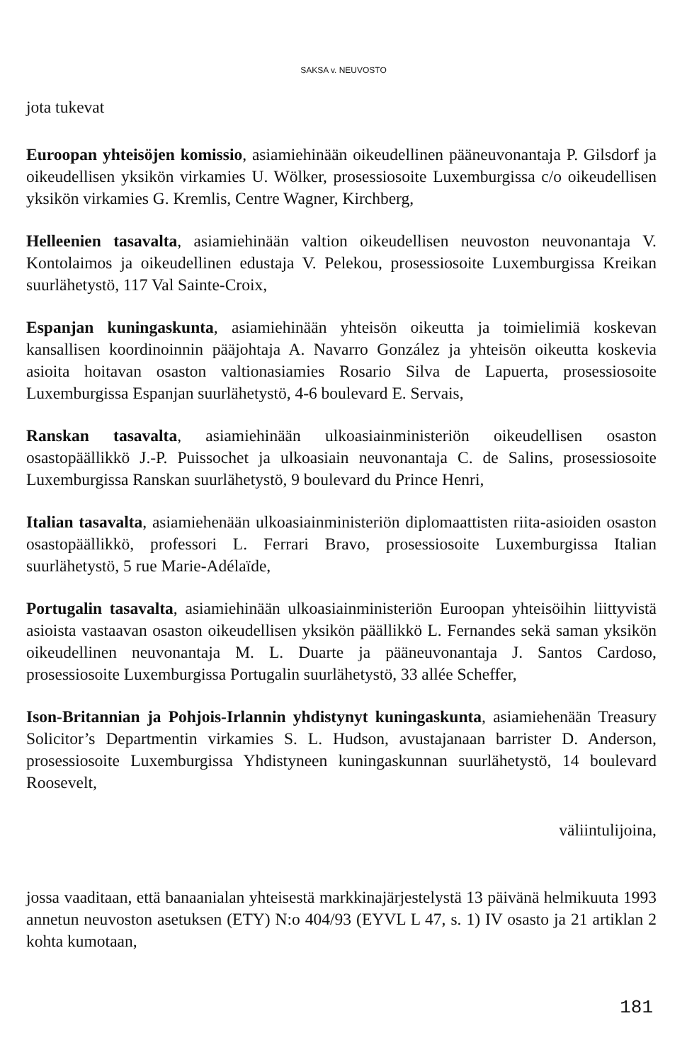SAKSA v. NEUVOSTO
jota tukevat
Euroopan yhteisöjen komissio, asiamiehinään oikeudellinen pääneuvonantaja P. Gilsdorf ja oikeudellisen yksikön virkamies U. Wölker, prosessiosoite Luxemburgissa c/o oikeudellisen yksikön virkamies G. Kremlis, Centre Wagner, Kirchberg,
Helleenien tasavalta, asiamiehinään valtion oikeudellisen neuvoston neuvonantaja V. Kontolaimos ja oikeudellinen edustaja V. Pelekou, prosessiosoite Luxemburgissa Kreikan suurlähetystö, 117 Val Sainte-Croix,
Espanjan kuningaskunta, asiamiehinään yhteisön oikeutta ja toimielimiä koskevan kansallisen koordinoinnin pääjohtaja A. Navarro González ja yhteisön oikeutta koskevia asioita hoitavan osaston valtionasiamies Rosario Silva de Lapuerta, prosessiosoite Luxemburgissa Espanjan suurlähetystö, 4-6 boulevard E. Servais,
Ranskan tasavalta, asiamiehinään ulkoasiainministeriön oikeudellisen osaston osastopäällikkö J.-P. Puissochet ja ulkoasiain neuvonantaja C. de Salins, prosessiosoite Luxemburgissa Ranskan suurlähetystö, 9 boulevard du Prince Henri,
Italian tasavalta, asiamiehenään ulkoasiainministeriön diplomaattisten riita-asioiden osaston osastopäällikkö, professori L. Ferrari Bravo, prosessiosoite Luxemburgissa Italian suurlähetystö, 5 rue Marie-Adélaïde,
Portugalin tasavalta, asiamiehinään ulkoasiainministeriön Euroopan yhteisöihin liittyvistä asioista vastaavan osaston oikeudellisen yksikön päällikkö L. Fernandes sekä saman yksikön oikeudellinen neuvonantaja M. L. Duarte ja pääneuvonantaja J. Santos Cardoso, prosessiosoite Luxemburgissa Portugalin suurlähetystö, 33 allée Scheffer,
Ison-Britannian ja Pohjois-Irlannin yhdistynyt kuningaskunta, asiamiehenään Treasury Solicitor’s Departmentin virkamies S. L. Hudson, avustajanaan barrister D. Anderson, prosessiosoite Luxemburgissa Yhdistyneen kuningaskunnan suurlähetystö, 14 boulevard Roosevelt,
väliintulijoina,
jossa vaaditaan, että banaanialan yhteisestä markkinajärjestelystä 13 päivänä helmikuuta 1993 annetun neuvoston asetuksen (ETY) N:o 404/93 (EYVL L 47, s. 1) IV osasto ja 21 artiklan 2 kohta kumotaan,
181